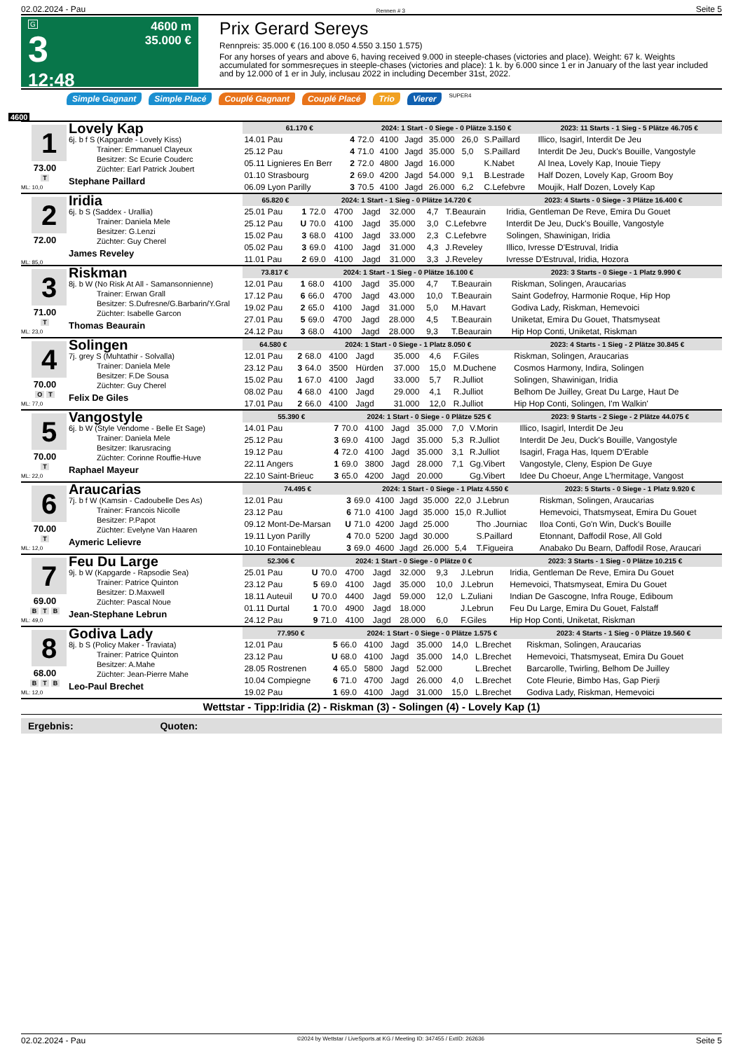02.02.2024 - Pau Rennen # 3 Seite 5
G
3
12:48
4600 m
35.000 €
Prix Gerard Sereys
Rennpreis: 35.000 € (16.100 8.050 4.550 3.150 1.575)
For any horses of years and above 6, having received 9.000 in steeple-chases (victories and place). Weight: 67 k. Weights accumulated for sommesreçues in steeple-chases (victories and place): 1 k. by 6.000 since 1 er in January of the last year included and by 12.000 of 1 er in July, inclusau 2022 in including December 31st, 2022.
Simple Gagnant Simple Placé Couplé Gagnant Couplé Placé Trio Vierer SUPER4
4600
1
73.00
T
ML: 10,0
Lovely Kap
6j. b f S (Kapgarde - Lovely Kiss)
Trainer: Emmanuel Clayeux
Besitzer: Sc Ecurie Couderc
Züchter: Earl Patrick Joubert
Stephane Paillard
| 61.170 € | | 2024: 1 Start - 0 Siege - 0 Plätze 3.150 € | | | | | | | 2023: 11 Starts - 1 Sieg - 5 Plätze 46.705 € |
| --- | --- | --- | --- | --- | --- | --- | --- | --- | --- |
| 14.01 Pau | 4 | 72.0 | 4100 | Jagd | 35.000 | 26,0 | S.Paillard | | Illico, Isagirl, Interdit De Jeu |
| 25.12 Pau | 4 | 71.0 | 4100 | Jagd | 35.000 | 5,0 | S.Paillard | | Interdit De Jeu, Duck's Bouille, Vangostyle |
| 05.11 Lignieres En Berr | 2 | 72.0 | 4800 | Jagd | 16.000 | | K.Nabet | | Al Inea, Lovely Kap, Inouie Tiepy |
| 01.10 Strasbourg | 2 | 69.0 | 4200 | Jagd | 54.000 | 9,1 | B.Lestrade | | Half Dozen, Lovely Kap, Groom Boy |
| 06.09 Lyon Parilly | 3 | 70.5 | 4100 | Jagd | 26.000 | 6,2 | C.Lefebvre | | Moujik, Half Dozen, Lovely Kap |
2
72.00
ML: 85,0
Iridia
6j. b S (Saddex - Urallia)
Trainer: Daniela Mele
Besitzer: G.Lenzi
Züchter: Guy Cherel
James Reveley
| 65.820 € | | 2024: 1 Start - 1 Sieg - 0 Plätze 14.720 € | | | | | | | 2023: 4 Starts - 0 Siege - 3 Plätze 16.400 € |
| --- | --- | --- | --- | --- | --- | --- | --- | --- | --- |
| 25.01 Pau | 1 | 72.0 | 4700 | Jagd | 32.000 | 4,7 | T.Beaurain | | Iridia, Gentleman De Reve, Emira Du Gouet |
| 25.12 Pau | U | 70.0 | 4100 | Jagd | 35.000 | 3,0 | C.Lefebvre | | Interdit De Jeu, Duck's Bouille, Vangostyle |
| 15.02 Pau | 3 | 68.0 | 4100 | Jagd | 33.000 | 2,3 | C.Lefebvre | | Solingen, Shawinigan, Iridia |
| 05.02 Pau | 3 | 69.0 | 4100 | Jagd | 31.000 | 4,3 | J.Reveley | | Illico, Ivresse D'Estruval, Iridia |
| 11.01 Pau | 2 | 69.0 | 4100 | Jagd | 31.000 | 3,3 | J.Reveley | | Ivresse D'Estruval, Iridia, Hozora |
3
71.00
T
ML: 23,0
Riskman
8j. b W (No Risk At All - Samansonnienne)
Trainer: Erwan Grall
Besitzer: S.Dufresne/G.Barbarin/Y.Gral
Züchter: Isabelle Garcon
Thomas Beaurain
| 73.817 € | | 2024: 1 Start - 1 Sieg - 0 Plätze 16.100 € | | | | | | | 2023: 3 Starts - 0 Siege - 1 Platz 9.990 € |
| --- | --- | --- | --- | --- | --- | --- | --- | --- | --- |
| 12.01 Pau | 1 | 68.0 | 4100 | Jagd | 35.000 | 4,7 | T.Beaurain | | Riskman, Solingen, Araucarias |
| 17.12 Pau | 6 | 66.0 | 4700 | Jagd | 43.000 | 10,0 | T.Beaurain | | Saint Godefroy, Harmonie Roque, Hip Hop |
| 19.02 Pau | 2 | 65.0 | 4100 | Jagd | 31.000 | 5,0 | M.Havart | | Godiva Lady, Riskman, Hemevoici |
| 27.01 Pau | 5 | 69.0 | 4700 | Jagd | 28.000 | 4,5 | T.Beaurain | | Uniketat, Emira Du Gouet, Thatsmyseat |
| 24.12 Pau | 3 | 68.0 | 4100 | Jagd | 28.000 | 9,3 | T.Beaurain | | Hip Hop Conti, Uniketat, Riskman |
4
70.00
O T
ML: 77,0
Solingen
7j. grey S (Muhtathir - Solvalla)
Trainer: Daniela Mele
Besitzer: F.De Sousa
Züchter: Guy Cherel
Felix De Giles
| 64.580 € | | 2024: 1 Start - 0 Siege - 1 Platz 8.050 € | | | | | | | 2023: 4 Starts - 1 Sieg - 2 Plätze 30.845 € |
| --- | --- | --- | --- | --- | --- | --- | --- | --- | --- |
| 12.01 Pau | 2 | 68.0 | 4100 | Jagd | 35.000 | 4,6 | F.Giles | | Riskman, Solingen, Araucarias |
| 23.12 Pau | 3 | 64.0 | 3500 | Hürden | 37.000 | 15,0 | M.Duchene | | Cosmos Harmony, Indira, Solingen |
| 15.02 Pau | 1 | 67.0 | 4100 | Jagd | 33.000 | 5,7 | R.Julliot | | Solingen, Shawinigan, Iridia |
| 08.02 Pau | 4 | 68.0 | 4100 | Jagd | 29.000 | 4,1 | R.Julliot | | Belhom De Juilley, Great Du Large, Haut De |
| 17.01 Pau | 2 | 66.0 | 4100 | Jagd | 31.000 | 12,0 | R.Julliot | | Hip Hop Conti, Solingen, I'm Walkin' |
5
70.00
T
ML: 22,0
Vangostyle
6j. b W (Style Vendome - Belle Et Sage)
Trainer: Daniela Mele
Besitzer: Ikarusracing
Züchter: Corinne Rouffie-Huve
Raphael Mayeur
| 55.390 € | | 2024: 1 Start - 0 Siege - 0 Plätze 525 € | | | | | | | 2023: 9 Starts - 2 Siege - 2 Plätze 44.075 € |
| --- | --- | --- | --- | --- | --- | --- | --- | --- | --- |
| 14.01 Pau | 7 | 70.0 | 4100 | Jagd | 35.000 | 7,0 | V.Morin | | Illico, Isagirl, Interdit De Jeu |
| 25.12 Pau | 3 | 69.0 | 4100 | Jagd | 35.000 | 5,3 | R.Julliot | | Interdit De Jeu, Duck's Bouille, Vangostyle |
| 19.12 Pau | 4 | 72.0 | 4100 | Jagd | 35.000 | 3,1 | R.Julliot | | Isagirl, Fraga Has, Iquem D'Erable |
| 22.11 Angers | 1 | 69.0 | 3800 | Jagd | 28.000 | 7,1 | Gg.Vibert | | Vangostyle, Cleny, Espion De Guye |
| 22.10 Saint-Brieuc | 3 | 65.0 | 4200 | Jagd | 20.000 | | Gg.Vibert | | Idee Du Choeur, Ange L'hermitage, Vangost |
6
70.00
T
ML: 12,0
Araucarias
7j. b f W (Kamsin - Cadoubelle Des As)
Trainer: Francois Nicolle
Besitzer: P.Papot
Züchter: Evelyne Van Haaren
Aymeric Lelievre
| 74.495 € | | 2024: 1 Start - 0 Siege - 1 Platz 4.550 € | | | | | | | 2023: 5 Starts - 0 Siege - 1 Platz 9.920 € |
| --- | --- | --- | --- | --- | --- | --- | --- | --- | --- |
| 12.01 Pau | 3 | 69.0 | 4100 | Jagd | 35.000 | 22,0 | J.Lebrun | | Riskman, Solingen, Araucarias |
| 23.12 Pau | 6 | 71.0 | 4100 | Jagd | 35.000 | 15,0 | R.Julliot | | Hemevoici, Thatsmyseat, Emira Du Gouet |
| 09.12 Mont-De-Marsan | U | 71.0 | 4200 | Jagd | 25.000 | | Tho .Journiac | | Iloa Conti, Go'n Win, Duck's Bouille |
| 19.11 Lyon Parilly | 4 | 70.0 | 5200 | Jagd | 30.000 | | S.Paillard | | Etonnant, Daffodil Rose, All Gold |
| 10.10 Fontainebleau | 3 | 69.0 | 4600 | Jagd | 26.000 | 5,4 | T.Figueira | | Anabako Du Bearn, Daffodil Rose, Araucari |
7
69.00
B T B
ML: 49,0
Feu Du Large
9j. b W (Kapgarde - Rapsodie Sea)
Trainer: Patrice Quinton
Besitzer: D.Maxwell
Züchter: Pascal Noue
Jean-Stephane Lebrun
| 52.306 € | | 2024: 1 Start - 0 Siege - 0 Plätze 0 € | | | | | | | 2023: 3 Starts - 1 Sieg - 0 Plätze 10.215 € |
| --- | --- | --- | --- | --- | --- | --- | --- | --- | --- |
| 25.01 Pau | U | 70.0 | 4700 | Jagd | 32.000 | 9,3 | J.Lebrun | | Iridia, Gentleman De Reve, Emira Du Gouet |
| 23.12 Pau | 5 | 69.0 | 4100 | Jagd | 35.000 | 10,0 | J.Lebrun | | Hemevoici, Thatsmyseat, Emira Du Gouet |
| 18.11 Auteuil | U | 70.0 | 4400 | Jagd | 59.000 | 12,0 | L.Zuliani | | Indian De Gascogne, Infra Rouge, Ediboum |
| 01.11 Durtal | 1 | 70.0 | 4900 | Jagd | 18.000 | | J.Lebrun | | Feu Du Large, Emira Du Gouet, Falstaff |
| 24.12 Pau | 9 | 71.0 | 4100 | Jagd | 28.000 | 6,0 | F.Giles | | Hip Hop Conti, Uniketat, Riskman |
8
68.00
B T B
ML: 12,0
Godiva Lady
8j. b S (Policy Maker - Traviata)
Trainer: Patrice Quinton
Besitzer: A.Mahe
Züchter: Jean-Pierre Mahe
Leo-Paul Brechet
| 77.950 € | | 2024: 1 Start - 0 Siege - 0 Plätze 1.575 € | | | | | | | 2023: 4 Starts - 1 Sieg - 0 Plätze 19.560 € |
| --- | --- | --- | --- | --- | --- | --- | --- | --- | --- |
| 12.01 Pau | 5 | 66.0 | 4100 | Jagd | 35.000 | 14,0 | L.Brechet | | Riskman, Solingen, Araucarias |
| 23.12 Pau | U | 68.0 | 4100 | Jagd | 35.000 | 14,0 | L.Brechet | | Hemevoici, Thatsmyseat, Emira Du Gouet |
| 28.05 Rostrenen | 4 | 65.0 | 5800 | Jagd | 52.000 | | L.Brechet | | Barcarolle, Twirling, Belhom De Juilley |
| 10.04 Compiegne | 6 | 71.0 | 4700 | Jagd | 26.000 | 4,0 | L.Brechet | | Cote Fleurie, Bimbo Has, Gap Pierji |
| 19.02 Pau | 1 | 69.0 | 4100 | Jagd | 31.000 | 15,0 | L.Brechet | | Godiva Lady, Riskman, Hemevoici |
Wettstar - Tipp:Iridia (2) - Riskman (3) - Solingen (4) - Lovely Kap (1)
Ergebnis: Quoten:
02.02.2024 - Pau ©2024 by Wettstar / LiveSports.at KG / Meeting ID: 347455 / ExtID: 262636 Seite 5